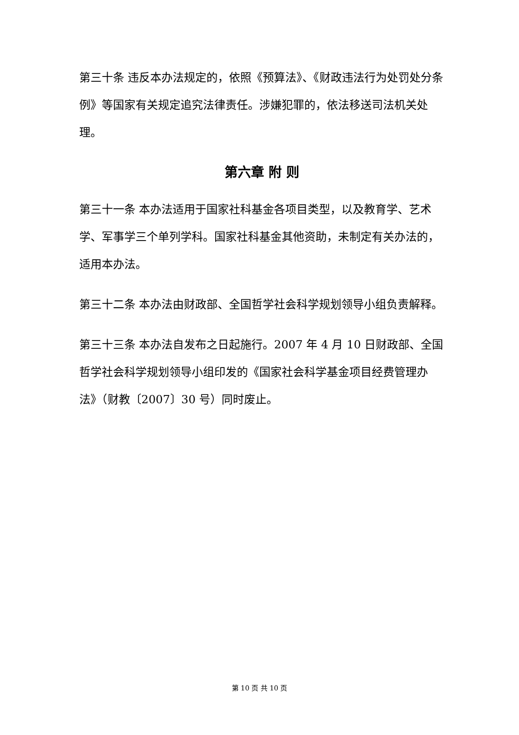第三十条 违反本办法规定的，依照《预算法》、《财政违法行为处罚处分条例》等国家有关规定追究法律责任。涉嫌犯罪的，依法移送司法机关处理。
第六章 附 则
第三十一条 本办法适用于国家社科基金各项目类型，以及教育学、艺术学、军事学三个单列学科。国家社科基金其他资助，未制定有关办法的，适用本办法。
第三十二条 本办法由财政部、全国哲学社会科学规划领导小组负责解释。
第三十三条 本办法自发布之日起施行。2007 年 4 月 10 日财政部、全国哲学社会科学规划领导小组印发的《国家社会科学基金项目经费管理办法》（财教〔2007〕30 号）同时废止。
第 10 页 共 10 页